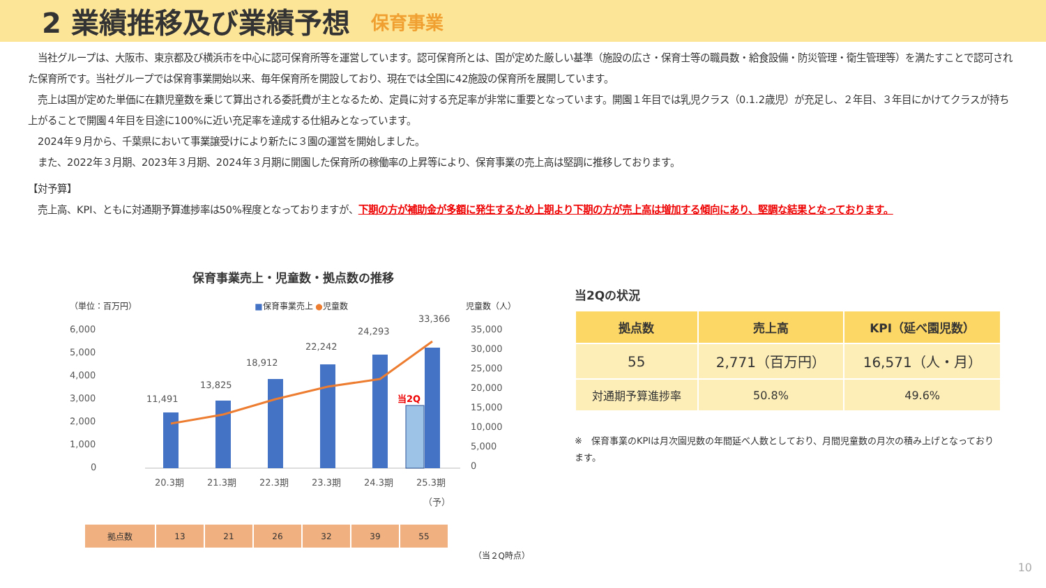2 業績推移及び業績予想
保育事業
　当社グループは、大阪市、東京都及び横浜市を中心に認可保育所等を運営しています。認可保育所とは、国が定めた厳しい基準（施設の広さ・保育士等の職員数・給食設備・防災管理・衛生管理等）を満たすことで認可された保育所です。当社グループでは保育事業開始以来、毎年保育所を開設しており、現在では全国に42施設の保育所を展開しています。
　売上は国が定めた単価に在籍児童数を乗じて算出される委託費が主となるため、定員に対する充足率が非常に重要となっています。開園１年目では乳児クラス（0.1.2歳児）が充足し、２年目、３年目にかけてクラスが持ち上がることで開園４年目を目途に100%に近い充足率を達成する仕組みとなっています。
　2024年９月から、千葉県において事業譲受けにより新たに３園の運営を開始しました。
　また、2022年３月期、2023年３月期、2024年３月期に開園した保育所の稼働率の上昇等により、保育事業の売上高は堅調に推移しております。
【対予算】
　売上高、KPI、ともに対通期予算進捗率は50%程度となっておりますが、下期の方が補助金が多額に発生するため上期より下期の方が売上高は増加する傾向にあり、堅調な結果となっております。
保育事業売上・児童数・拠点数の推移
（単位：百万円） ■保育事業売上 ●児童数 児童数（人）
6,000
5,000
4,000
3,000
2,000
1,000
0
35,000
30,000
25,000
20,000
15,000
10,000
5,000
0
11,491
13,825
18,912
22,242
24,293
33,366
当2Q
20.3期
21.3期
22.3期
23.3期
24.3期
25.3期
（予）
| 拠点数 | 13 | 21 | 26 | 32 | 39 | 55 |
（当２Q時点）
当2Qの状況
| 拠点数 | 売上高 | KPI（延べ園児数） |
| --- | --- | --- |
| 55 | 2,771（百万円） | 16,571（人・月） |
| 対通期予算進捗率 | 50.8% | 49.6% |
※　保育事業のKPIは月次園児数の年間延べ人数としており、月間児童数の月次の積み上げとなっております。
10